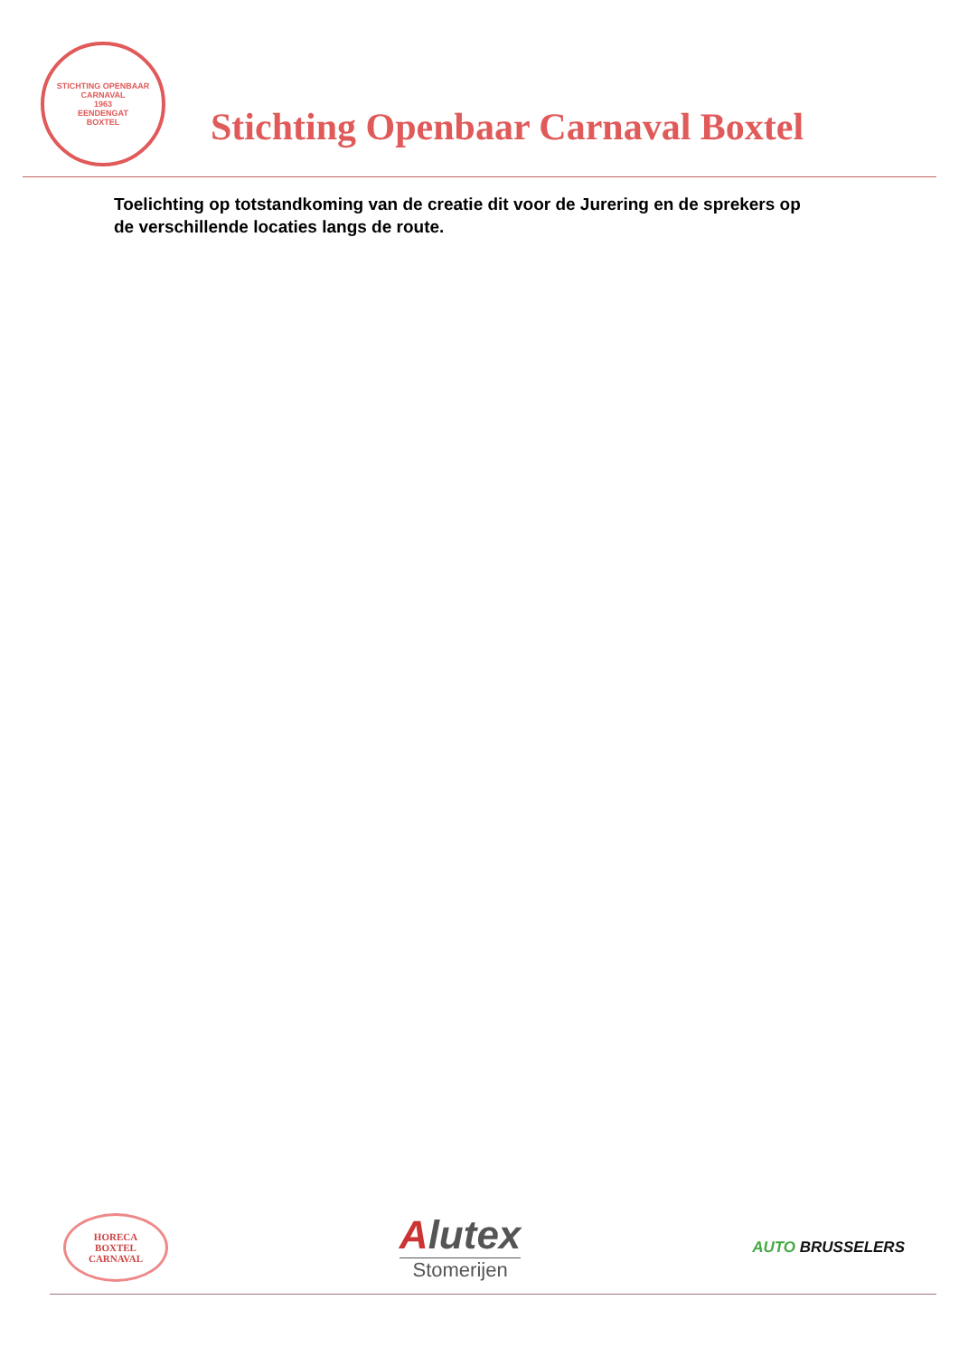STICHTING OPENBAAR CARNAVAL
1963
EENDENGAT
BOXTEL
Stichting Openbaar Carnaval Boxtel
Toelichting op totstandkoming van de creatie dit voor de Jurering en de sprekers op de verschillende locaties langs de route.
HORECA
BOXTEL
CARNAVAL
Alutex
Stomerijen
AUTO BRUSSELERS